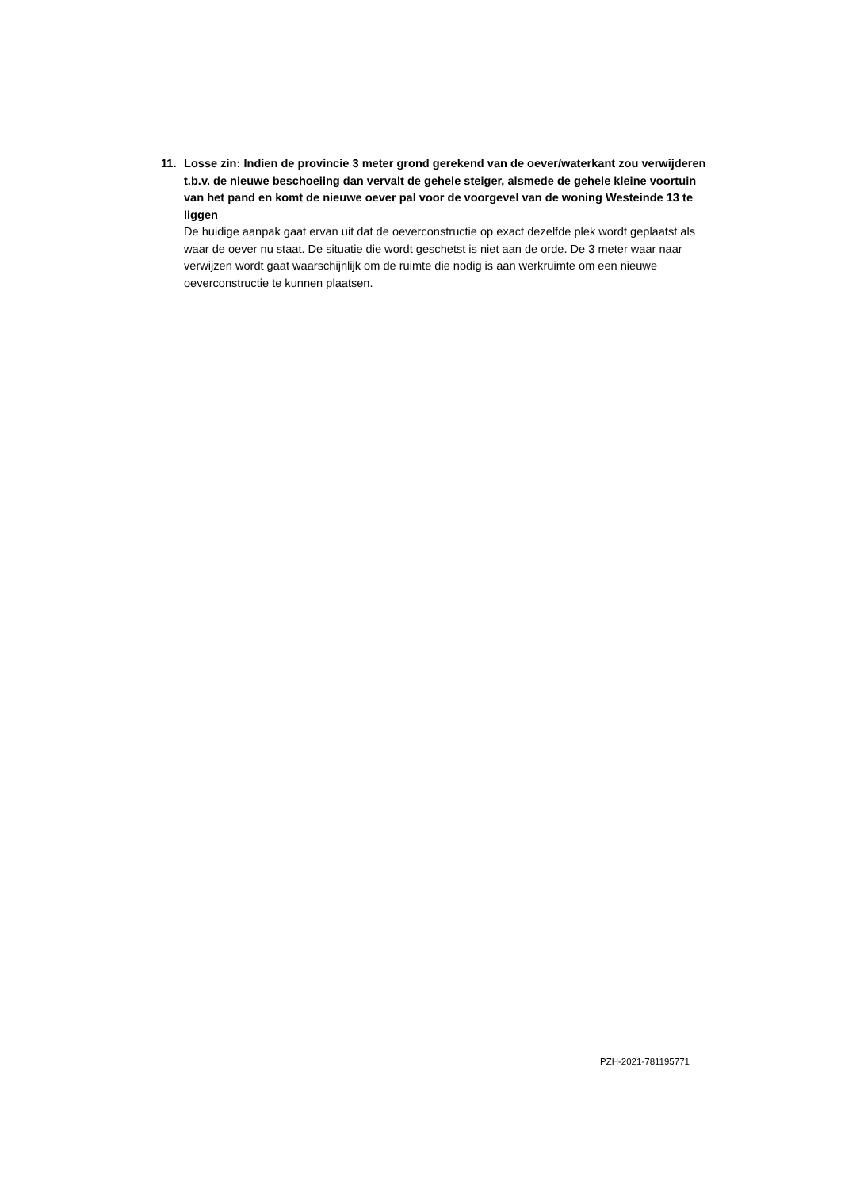11. Losse zin: Indien de provincie 3 meter grond gerekend van de oever/waterkant zou verwijderen t.b.v. de nieuwe beschoeiing dan vervalt de gehele steiger, alsmede de gehele kleine voortuin van het pand en komt de nieuwe oever pal voor de voorgevel van de woning Westeinde 13 te liggen
De huidige aanpak gaat ervan uit dat de oeverconstructie op exact dezelfde plek wordt geplaatst als waar de oever nu staat. De situatie die wordt geschetst is niet aan de orde. De 3 meter waar naar verwijzen wordt gaat waarschijnlijk om de ruimte die nodig is aan werkruimte om een nieuwe oeverconstructie te kunnen plaatsen.
PZH-2021-781195771